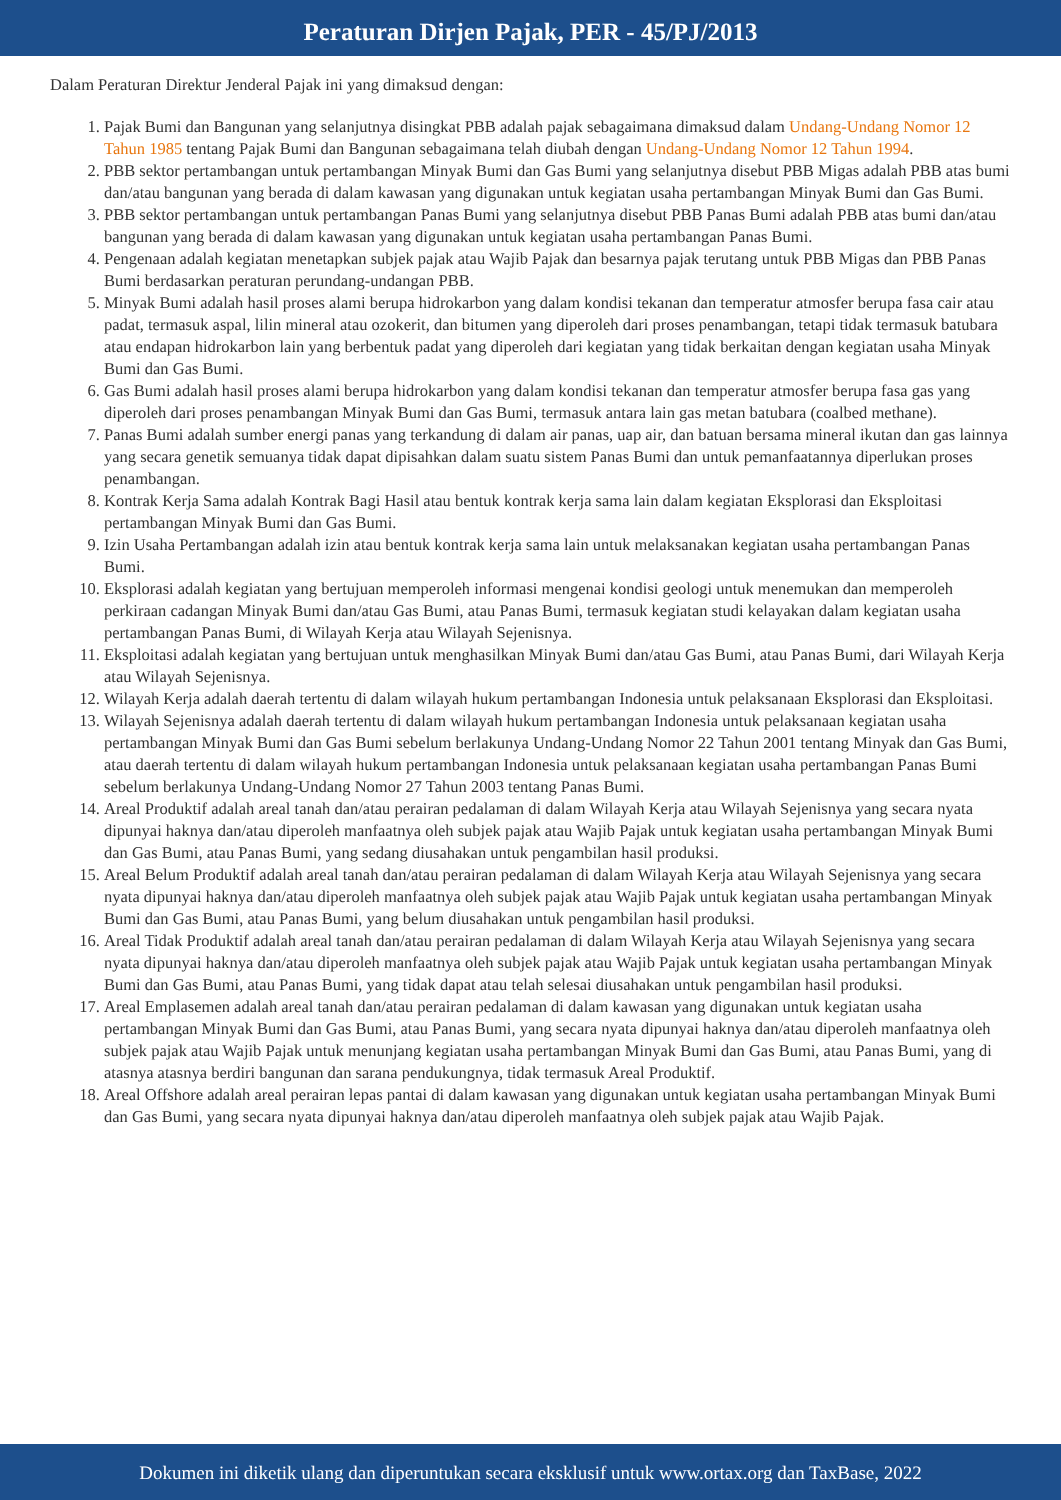Peraturan Dirjen Pajak, PER - 45/PJ/2013
Dalam Peraturan Direktur Jenderal Pajak ini yang dimaksud dengan:
1. Pajak Bumi dan Bangunan yang selanjutnya disingkat PBB adalah pajak sebagaimana dimaksud dalam Undang-Undang Nomor 12 Tahun 1985 tentang Pajak Bumi dan Bangunan sebagaimana telah diubah dengan Undang-Undang Nomor 12 Tahun 1994.
2. PBB sektor pertambangan untuk pertambangan Minyak Bumi dan Gas Bumi yang selanjutnya disebut PBB Migas adalah PBB atas bumi dan/atau bangunan yang berada di dalam kawasan yang digunakan untuk kegiatan usaha pertambangan Minyak Bumi dan Gas Bumi.
3. PBB sektor pertambangan untuk pertambangan Panas Bumi yang selanjutnya disebut PBB Panas Bumi adalah PBB atas bumi dan/atau bangunan yang berada di dalam kawasan yang digunakan untuk kegiatan usaha pertambangan Panas Bumi.
4. Pengenaan adalah kegiatan menetapkan subjek pajak atau Wajib Pajak dan besarnya pajak terutang untuk PBB Migas dan PBB Panas Bumi berdasarkan peraturan perundang-undangan PBB.
5. Minyak Bumi adalah hasil proses alami berupa hidrokarbon yang dalam kondisi tekanan dan temperatur atmosfer berupa fasa cair atau padat, termasuk aspal, lilin mineral atau ozokerit, dan bitumen yang diperoleh dari proses penambangan, tetapi tidak termasuk batubara atau endapan hidrokarbon lain yang berbentuk padat yang diperoleh dari kegiatan yang tidak berkaitan dengan kegiatan usaha Minyak Bumi dan Gas Bumi.
6. Gas Bumi adalah hasil proses alami berupa hidrokarbon yang dalam kondisi tekanan dan temperatur atmosfer berupa fasa gas yang diperoleh dari proses penambangan Minyak Bumi dan Gas Bumi, termasuk antara lain gas metan batubara (coalbed methane).
7. Panas Bumi adalah sumber energi panas yang terkandung di dalam air panas, uap air, dan batuan bersama mineral ikutan dan gas lainnya yang secara genetik semuanya tidak dapat dipisahkan dalam suatu sistem Panas Bumi dan untuk pemanfaatannya diperlukan proses penambangan.
8. Kontrak Kerja Sama adalah Kontrak Bagi Hasil atau bentuk kontrak kerja sama lain dalam kegiatan Eksplorasi dan Eksploitasi pertambangan Minyak Bumi dan Gas Bumi.
9. Izin Usaha Pertambangan adalah izin atau bentuk kontrak kerja sama lain untuk melaksanakan kegiatan usaha pertambangan Panas Bumi.
10. Eksplorasi adalah kegiatan yang bertujuan memperoleh informasi mengenai kondisi geologi untuk menemukan dan memperoleh perkiraan cadangan Minyak Bumi dan/atau Gas Bumi, atau Panas Bumi, termasuk kegiatan studi kelayakan dalam kegiatan usaha pertambangan Panas Bumi, di Wilayah Kerja atau Wilayah Sejenisnya.
11. Eksploitasi adalah kegiatan yang bertujuan untuk menghasilkan Minyak Bumi dan/atau Gas Bumi, atau Panas Bumi, dari Wilayah Kerja atau Wilayah Sejenisnya.
12. Wilayah Kerja adalah daerah tertentu di dalam wilayah hukum pertambangan Indonesia untuk pelaksanaan Eksplorasi dan Eksploitasi.
13. Wilayah Sejenisnya adalah daerah tertentu di dalam wilayah hukum pertambangan Indonesia untuk pelaksanaan kegiatan usaha pertambangan Minyak Bumi dan Gas Bumi sebelum berlakunya Undang-Undang Nomor 22 Tahun 2001 tentang Minyak dan Gas Bumi, atau daerah tertentu di dalam wilayah hukum pertambangan Indonesia untuk pelaksanaan kegiatan usaha pertambangan Panas Bumi sebelum berlakunya Undang-Undang Nomor 27 Tahun 2003 tentang Panas Bumi.
14. Areal Produktif adalah areal tanah dan/atau perairan pedalaman di dalam Wilayah Kerja atau Wilayah Sejenisnya yang secara nyata dipunyai haknya dan/atau diperoleh manfaatnya oleh subjek pajak atau Wajib Pajak untuk kegiatan usaha pertambangan Minyak Bumi dan Gas Bumi, atau Panas Bumi, yang sedang diusahakan untuk pengambilan hasil produksi.
15. Areal Belum Produktif adalah areal tanah dan/atau perairan pedalaman di dalam Wilayah Kerja atau Wilayah Sejenisnya yang secara nyata dipunyai haknya dan/atau diperoleh manfaatnya oleh subjek pajak atau Wajib Pajak untuk kegiatan usaha pertambangan Minyak Bumi dan Gas Bumi, atau Panas Bumi, yang belum diusahakan untuk pengambilan hasil produksi.
16. Areal Tidak Produktif adalah areal tanah dan/atau perairan pedalaman di dalam Wilayah Kerja atau Wilayah Sejenisnya yang secara nyata dipunyai haknya dan/atau diperoleh manfaatnya oleh subjek pajak atau Wajib Pajak untuk kegiatan usaha pertambangan Minyak Bumi dan Gas Bumi, atau Panas Bumi, yang tidak dapat atau telah selesai diusahakan untuk pengambilan hasil produksi.
17. Areal Emplasemen adalah areal tanah dan/atau perairan pedalaman di dalam kawasan yang digunakan untuk kegiatan usaha pertambangan Minyak Bumi dan Gas Bumi, atau Panas Bumi, yang secara nyata dipunyai haknya dan/atau diperoleh manfaatnya oleh subjek pajak atau Wajib Pajak untuk menunjang kegiatan usaha pertambangan Minyak Bumi dan Gas Bumi, atau Panas Bumi, yang di atasnya atasnya berdiri bangunan dan sarana pendukungnya, tidak termasuk Areal Produktif.
18. Areal Offshore adalah areal perairan lepas pantai di dalam kawasan yang digunakan untuk kegiatan usaha pertambangan Minyak Bumi dan Gas Bumi, yang secara nyata dipunyai haknya dan/atau diperoleh manfaatnya oleh subjek pajak atau Wajib Pajak.
Dokumen ini diketik ulang dan diperuntukan secara eksklusif untuk www.ortax.org dan TaxBase, 2022